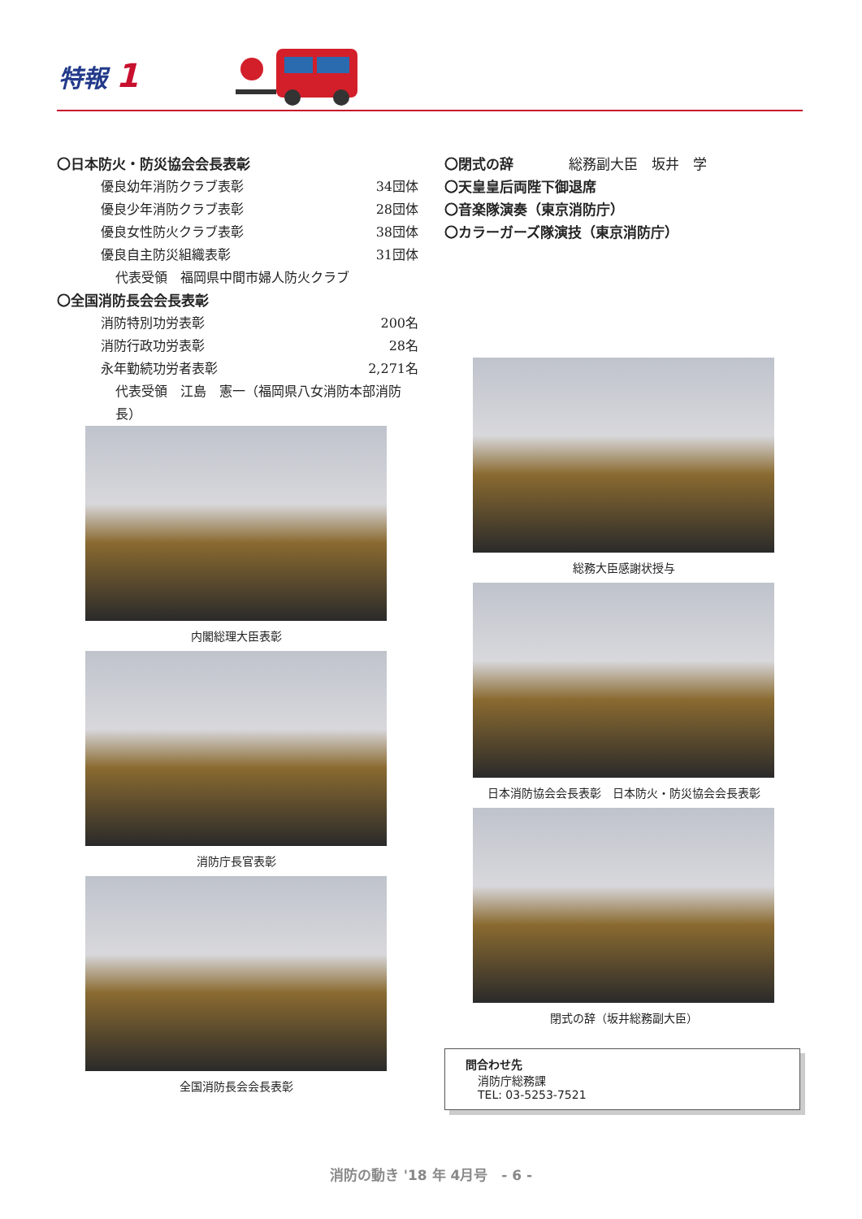特報 1
〇日本防火・防災協会会長表彰
優良幼年消防クラブ表彰 34団体
優良少年消防クラブ表彰 28団体
優良女性防火クラブ表彰 38団体
優良自主防災組織表彰 31団体
代表受領　福岡県中間市婦人防火クラブ
〇全国消防長会会長表彰
消防特別功労表彰 200名
消防行政功労表彰 28名
永年勤続功労者表彰 2,271名
代表受領　江島　憲一（福岡県八女消防本部消防長）
〇閉式の辞　　　　総務副大臣　坂井　学
〇天皇皇后両陛下御退席
〇音楽隊演奏（東京消防庁）
〇カラーガーズ隊演技（東京消防庁）
内閣総理大臣表彰
消防庁長官表彰
全国消防長会会長表彰
総務大臣感謝状授与
日本消防協会会長表彰　日本防火・防災協会会長表彰
閉式の辞（坂井総務副大臣）
問合わせ先
消防庁総務課
TEL: 03-5253-7521
消防の動き '18 年 4月号　- 6 -